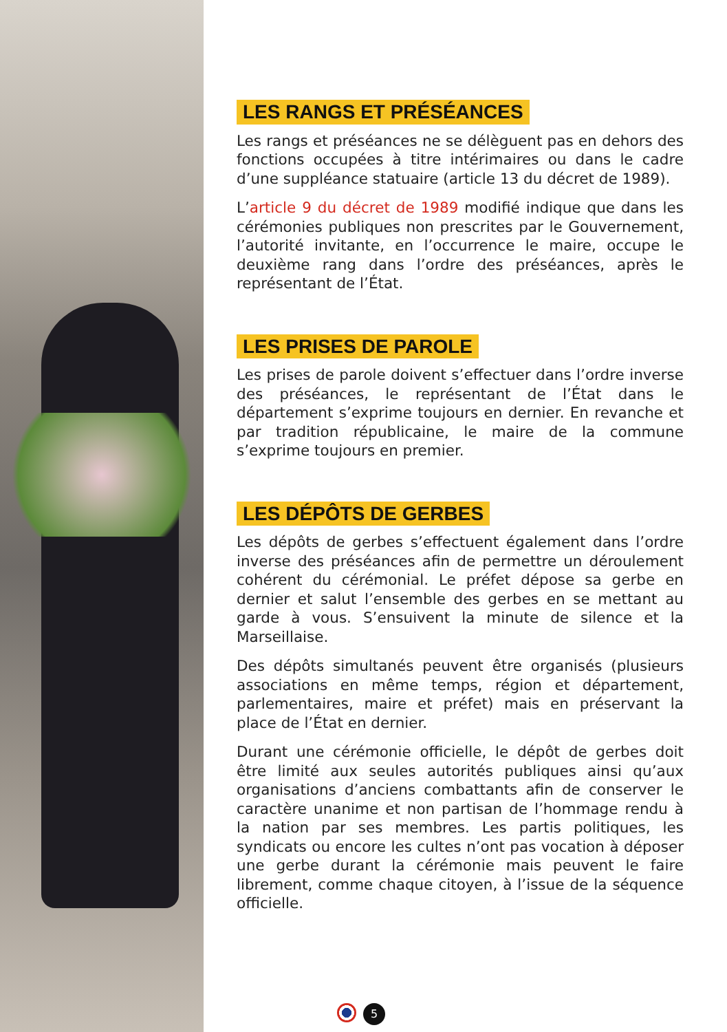LES RANGS ET PRÉSÉANCES
Les rangs et préséances ne se délèguent pas en dehors des fonctions occupées à titre intérimaires ou dans le cadre d’une suppléance statuaire (article 13 du décret de 1989).
L’article 9 du décret de 1989 modifié indique que dans les cérémonies publiques non prescrites par le Gouvernement, l’autorité invitante, en l’occurrence le maire, occupe le deuxième rang dans l’ordre des préséances, après le représentant de l’État.
LES PRISES DE PAROLE
Les prises de parole doivent s’effectuer dans l’ordre inverse des préséances, le représentant de l’État dans le département s’exprime toujours en dernier. En revanche et par tradition républicaine, le maire de la commune s’exprime toujours en premier.
LES DÉPÔTS DE GERBES
Les dépôts de gerbes s’effectuent également dans l’ordre inverse des préséances afin de permettre un déroulement cohérent du cérémonial. Le préfet dépose sa gerbe en dernier et salut l’ensemble des gerbes en se mettant au garde à vous. S’ensuivent la minute de silence et la Marseillaise.
Des dépôts simultanés peuvent être organisés (plusieurs associations en même temps, région et département, parlementaires, maire et préfet) mais en préservant la place de l’État en dernier.
Durant une cérémonie officielle, le dépôt de gerbes doit être limité aux seules autorités publiques ainsi qu’aux organisations d’anciens combattants afin de conserver le caractère unanime et non partisan de l’hommage rendu à la nation par ses membres. Les partis politiques, les syndicats ou encore les cultes n’ont pas vocation à déposer une gerbe durant la cérémonie mais peuvent le faire librement, comme chaque citoyen, à l’issue de la séquence officielle.
5